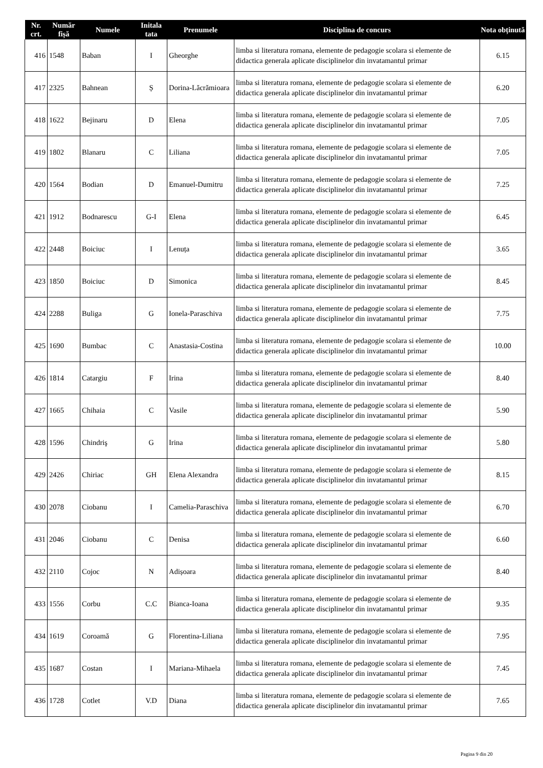| Nr. crt. | Număr fișă | Numele | Initala tata | Prenumele | Disciplina de concurs | Nota obținută |
| --- | --- | --- | --- | --- | --- | --- |
| 416 | 1548 | Baban | I | Gheorghe | limba si literatura romana, elemente de pedagogie scolara si elemente de didactica generala aplicate disciplinelor din invatamantul primar | 6.15 |
| 417 | 2325 | Bahnean | Ș | Dorina-Lăcrămioara | limba si literatura romana, elemente de pedagogie scolara si elemente de didactica generala aplicate disciplinelor din invatamantul primar | 6.20 |
| 418 | 1622 | Bejinaru | D | Elena | limba si literatura romana, elemente de pedagogie scolara si elemente de didactica generala aplicate disciplinelor din invatamantul primar | 7.05 |
| 419 | 1802 | Blanaru | C | Liliana | limba si literatura romana, elemente de pedagogie scolara si elemente de didactica generala aplicate disciplinelor din invatamantul primar | 7.05 |
| 420 | 1564 | Bodian | D | Emanuel-Dumitru | limba si literatura romana, elemente de pedagogie scolara si elemente de didactica generala aplicate disciplinelor din invatamantul primar | 7.25 |
| 421 | 1912 | Bodnarescu | G-I | Elena | limba si literatura romana, elemente de pedagogie scolara si elemente de didactica generala aplicate disciplinelor din invatamantul primar | 6.45 |
| 422 | 2448 | Boiciuc | I | Lenuța | limba si literatura romana, elemente de pedagogie scolara si elemente de didactica generala aplicate disciplinelor din invatamantul primar | 3.65 |
| 423 | 1850 | Boiciuc | D | Simonica | limba si literatura romana, elemente de pedagogie scolara si elemente de didactica generala aplicate disciplinelor din invatamantul primar | 8.45 |
| 424 | 2288 | Buliga | G | Ionela-Paraschiva | limba si literatura romana, elemente de pedagogie scolara si elemente de didactica generala aplicate disciplinelor din invatamantul primar | 7.75 |
| 425 | 1690 | Bumbac | C | Anastasia-Costina | limba si literatura romana, elemente de pedagogie scolara si elemente de didactica generala aplicate disciplinelor din invatamantul primar | 10.00 |
| 426 | 1814 | Catargiu | F | Irina | limba si literatura romana, elemente de pedagogie scolara si elemente de didactica generala aplicate disciplinelor din invatamantul primar | 8.40 |
| 427 | 1665 | Chihaia | C | Vasile | limba si literatura romana, elemente de pedagogie scolara si elemente de didactica generala aplicate disciplinelor din invatamantul primar | 5.90 |
| 428 | 1596 | Chindriş | G | Irina | limba si literatura romana, elemente de pedagogie scolara si elemente de didactica generala aplicate disciplinelor din invatamantul primar | 5.80 |
| 429 | 2426 | Chiriac | GH | Elena Alexandra | limba si literatura romana, elemente de pedagogie scolara si elemente de didactica generala aplicate disciplinelor din invatamantul primar | 8.15 |
| 430 | 2078 | Ciobanu | I | Camelia-Paraschiva | limba si literatura romana, elemente de pedagogie scolara si elemente de didactica generala aplicate disciplinelor din invatamantul primar | 6.70 |
| 431 | 2046 | Ciobanu | C | Denisa | limba si literatura romana, elemente de pedagogie scolara si elemente de didactica generala aplicate disciplinelor din invatamantul primar | 6.60 |
| 432 | 2110 | Cojoc | N | Adișoara | limba si literatura romana, elemente de pedagogie scolara si elemente de didactica generala aplicate disciplinelor din invatamantul primar | 8.40 |
| 433 | 1556 | Corbu | C.C | Bianca-Ioana | limba si literatura romana, elemente de pedagogie scolara si elemente de didactica generala aplicate disciplinelor din invatamantul primar | 9.35 |
| 434 | 1619 | Coroamă | G | Florentina-Liliana | limba si literatura romana, elemente de pedagogie scolara si elemente de didactica generala aplicate disciplinelor din invatamantul primar | 7.95 |
| 435 | 1687 | Costan | I | Mariana-Mihaela | limba si literatura romana, elemente de pedagogie scolara si elemente de didactica generala aplicate disciplinelor din invatamantul primar | 7.45 |
| 436 | 1728 | Cotlet | V.D | Diana | limba si literatura romana, elemente de pedagogie scolara si elemente de didactica generala aplicate disciplinelor din invatamantul primar | 7.65 |
Pagina 9 din 20